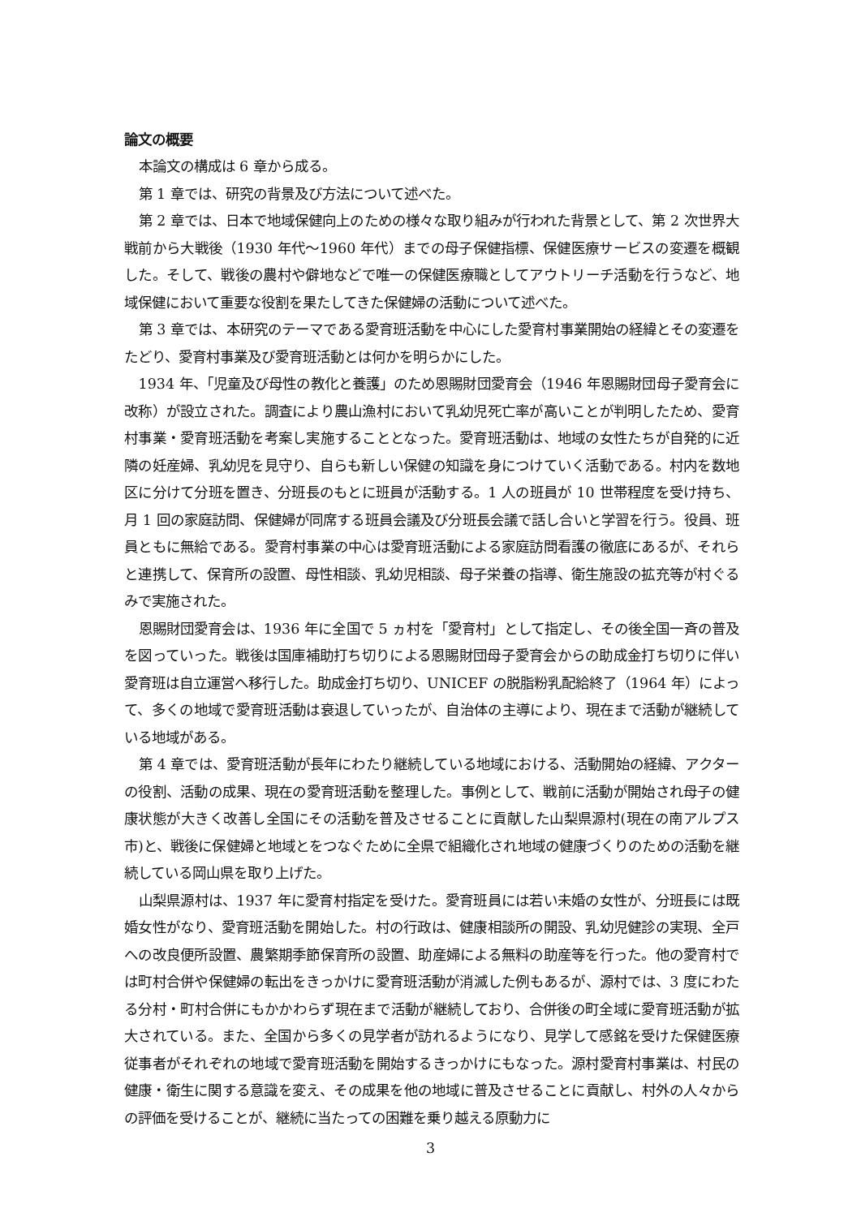論文の概要
本論文の構成は 6 章から成る。
第 1 章では、研究の背景及び方法について述べた。
第 2 章では、日本で地域保健向上のための様々な取り組みが行われた背景として、第 2 次世界大戦前から大戦後（1930 年代～1960 年代）までの母子保健指標、保健医療サービスの変遷を概観した。そして、戦後の農村や僻地などで唯一の保健医療職としてアウトリーチ活動を行うなど、地域保健において重要な役割を果たしてきた保健婦の活動について述べた。
第 3 章では、本研究のテーマである愛育班活動を中心にした愛育村事業開始の経緯とその変遷をたどり、愛育村事業及び愛育班活動とは何かを明らかにした。
1934 年、「児童及び母性の教化と養護」のため恩賜財団愛育会（1946 年恩賜財団母子愛育会に改称）が設立された。調査により農山漁村において乳幼児死亡率が高いことが判明したため、愛育村事業・愛育班活動を考案し実施することとなった。愛育班活動は、地域の女性たちが自発的に近隣の妊産婦、乳幼児を見守り、自らも新しい保健の知識を身につけていく活動である。村内を数地区に分けて分班を置き、分班長のもとに班員が活動する。1 人の班員が 10 世帯程度を受け持ち、月 1 回の家庭訪問、保健婦が同席する班員会議及び分班長会議で話し合いと学習を行う。役員、班員ともに無給である。愛育村事業の中心は愛育班活動による家庭訪問看護の徹底にあるが、それらと連携して、保育所の設置、母性相談、乳幼児相談、母子栄養の指導、衛生施設の拡充等が村ぐるみで実施された。
恩賜財団愛育会は、1936 年に全国で 5 ヵ村を「愛育村」として指定し、その後全国一斉の普及を図っていった。戦後は国庫補助打ち切りによる恩賜財団母子愛育会からの助成金打ち切りに伴い愛育班は自立運営へ移行した。助成金打ち切り、UNICEF の脱脂粉乳配給終了（1964 年）によって、多くの地域で愛育班活動は衰退していったが、自治体の主導により、現在まで活動が継続している地域がある。
第 4 章では、愛育班活動が長年にわたり継続している地域における、活動開始の経緯、アクターの役割、活動の成果、現在の愛育班活動を整理した。事例として、戦前に活動が開始され母子の健康状態が大きく改善し全国にその活動を普及させることに貢献した山梨県源村(現在の南アルプス市)と、戦後に保健婦と地域とをつなぐために全県で組織化され地域の健康づくりのための活動を継続している岡山県を取り上げた。
山梨県源村は、1937 年に愛育村指定を受けた。愛育班員には若い未婚の女性が、分班長には既婚女性がなり、愛育班活動を開始した。村の行政は、健康相談所の開設、乳幼児健診の実現、全戸への改良便所設置、農繁期季節保育所の設置、助産婦による無料の助産等を行った。他の愛育村では町村合併や保健婦の転出をきっかけに愛育班活動が消滅した例もあるが、源村では、3 度にわたる分村・町村合併にもかかわらず現在まで活動が継続しており、合併後の町全域に愛育班活動が拡大されている。また、全国から多くの見学者が訪れるようになり、見学して感銘を受けた保健医療従事者がそれぞれの地域で愛育班活動を開始するきっかけにもなった。源村愛育村事業は、村民の健康・衛生に関する意識を変え、その成果を他の地域に普及させることに貢献し、村外の人々からの評価を受けることが、継続に当たっての困難を乗り越える原動力に
3